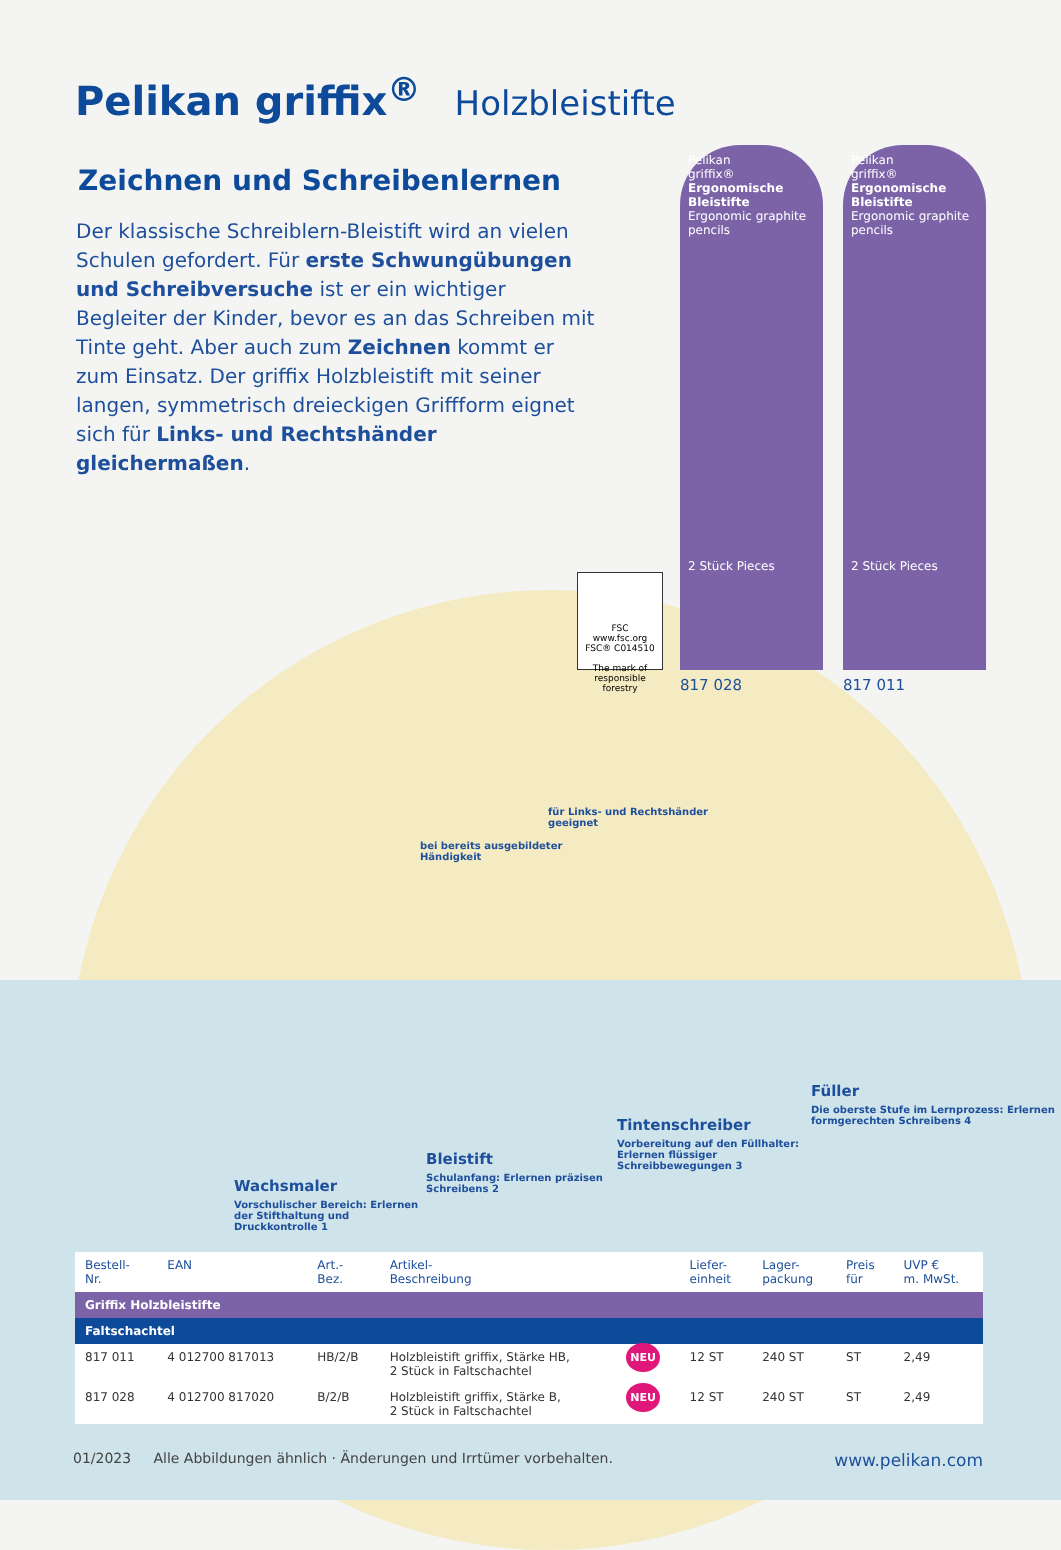Pelikan griffix<sup>®</sup> Holzbleistifte
Zeichnen und Schreibenlernen
Der klassische Schreiblern-Bleistift wird an vielen Schulen gefordert. Für erste Schwungübungen und Schreibversuche ist er ein wichtiger Begleiter der Kinder, bevor es an das Schreiben mit Tinte geht. Aber auch zum Zeichnen kommt er zum Einsatz. Der griffix Holzbleistift mit seiner langen, symmetrisch dreieckigen Griffform eignet sich für Links- und Rechtshänder gleichermaßen.
Pelikan
griffix®
Ergonomische Bleistifte
Ergonomic graphite pencils
2 Stück Pieces
817 028
Pelikan
griffix®
Ergonomische Bleistifte
Ergonomic graphite pencils
2 Stück Pieces
817 011
FSC
www.fsc.org
FSC® C014510
The mark of responsible forestry
bei bereits ausgebildeter Händigkeit
für Links- und Rechtshänder geeignet
Wachsmaler
Vorschulischer Bereich: Erlernen der Stifthaltung und Druckkontrolle 1
Bleistift
Schulanfang: Erlernen präzisen Schreibens 2
Tintenschreiber
Vorbereitung auf den Füllhalter: Erlernen flüssiger Schreibbewegungen 3
Füller
Die oberste Stufe im Lernprozess: Erlernen formgerechten Schreibens 4
| Bestell- Nr. | EAN | Art.- Bez. | Artikel- Beschreibung | | Liefer- einheit | Lager- packung | Preis für | UVP € m. MwSt. |
| --- | --- | --- | --- | --- | --- | --- | --- | --- |
| Griffix Holzbleistifte | | | | | | | | |
| Faltschachtel | | | | | | | | |
| 817 011 | 4 012700 817013 | HB/2/B | Holzbleistift griffix, Stärke HB, 2 Stück in Faltschachtel | NEU | 12 ST | 240 ST | ST | 2,49 |
| 817 028 | 4 012700 817020 | B/2/B | Holzbleistift griffix, Stärke B, 2 Stück in Faltschachtel | NEU | 12 ST | 240 ST | ST | 2,49 |
01/2023 Alle Abbildungen ähnlich · Änderungen und Irrtümer vorbehalten. www.pelikan.com